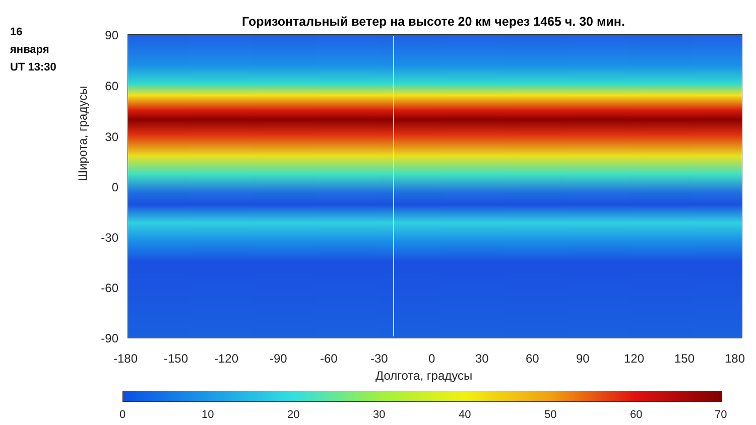16
января
UT 13:30
Горизонтальный ветер на высоте 20 км через 1465 ч. 30 мин.
Широта, градусы
90
60
30
0
-30
-60
-90
-180 -150 -120 -90 -60 -30 0 30 60 90 120 150 180
Долгота, градусы
0 10 20 30 40 50 60 70